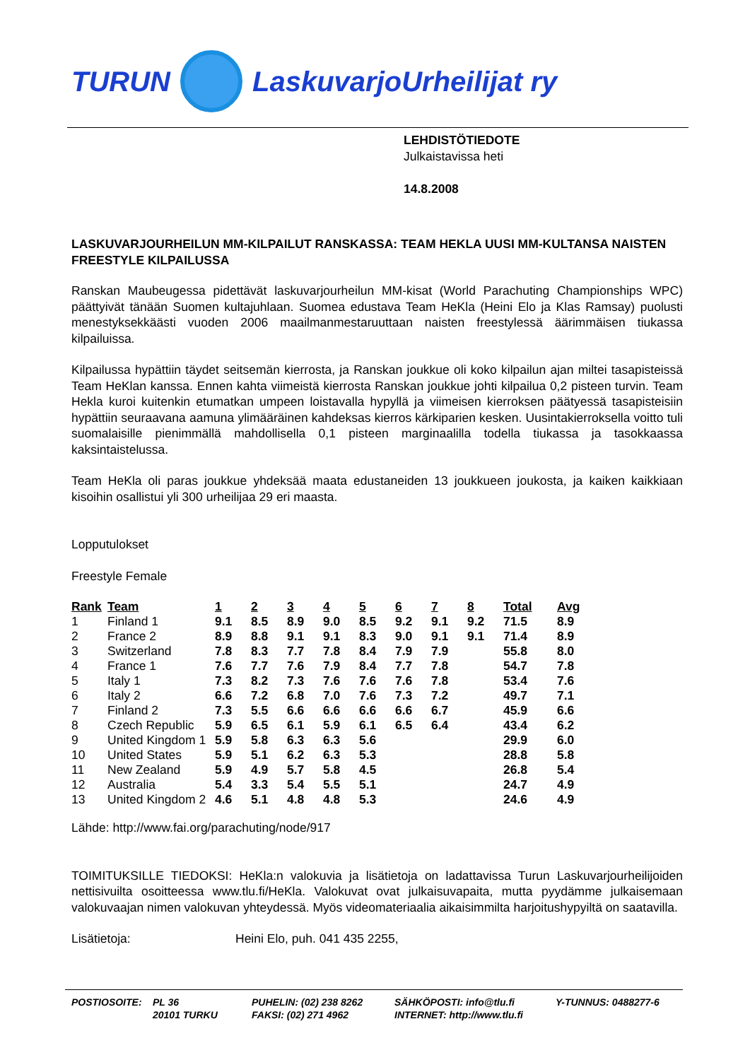TURUN LaskuvarjoUrheilijat ry
LEHDISTÖTIEDOTE
Julkaistavissa heti
14.8.2008
LASKUVARJOURHEILUN MM-KILPAILUT RANSKASSA: TEAM HEKLA UUSI MM-KULTANSA NAISTEN FREESTYLE KILPAILUSSA
Ranskan Maubeugessa pidettävät laskuvarjourheilun MM-kisat (World Parachuting Championships WPC) päättyivät tänään Suomen kultajuhlaan. Suomea edustava Team HeKla (Heini Elo ja Klas Ramsay) puolusti menestyksekkäästi vuoden 2006 maailmanmestaruuttaan naisten freestylessä äärimmäisen tiukassa kilpailuissa.
Kilpailussa hypättiin täydet seitsemän kierrosta, ja Ranskan joukkue oli koko kilpailun ajan miltei tasapisteissä Team HeKlan kanssa. Ennen kahta viimeistä kierrosta Ranskan joukkue johti kilpailua 0,2 pisteen turvin. Team Hekla kuroi kuitenkin etumatkan umpeen loistavalla hypyllä ja viimeisen kierroksen päätyessä tasapisteisiin hypättiin seuraavana aamuna ylimääräinen kahdeksas kierros kärkiparien kesken. Uusintakierroksella voitto tuli suomalaisille pienimmällä mahdollisella 0,1 pisteen marginaalilla todella tiukassa ja tasokkaassa kaksintaistelussa.
Team HeKla oli paras joukkue yhdeksää maata edustaneiden 13 joukkueen joukosta, ja kaiken kaikkiaan kisoihin osallistui yli 300 urheilijaa 29 eri maasta.
Lopputulokset
Freestyle Female
| Rank | Team | 1 | 2 | 3 | 4 | 5 | 6 | 7 | 8 | Total | Avg |
| --- | --- | --- | --- | --- | --- | --- | --- | --- | --- | --- | --- |
| 1 | Finland 1 | 9.1 | 8.5 | 8.9 | 9.0 | 8.5 | 9.2 | 9.1 | 9.2 | 71.5 | 8.9 |
| 2 | France 2 | 8.9 | 8.8 | 9.1 | 9.1 | 8.3 | 9.0 | 9.1 | 9.1 | 71.4 | 8.9 |
| 3 | Switzerland | 7.8 | 8.3 | 7.7 | 7.8 | 8.4 | 7.9 | 7.9 | | 55.8 | 8.0 |
| 4 | France 1 | 7.6 | 7.7 | 7.6 | 7.9 | 8.4 | 7.7 | 7.8 | | 54.7 | 7.8 |
| 5 | Italy 1 | 7.3 | 8.2 | 7.3 | 7.6 | 7.6 | 7.6 | 7.8 | | 53.4 | 7.6 |
| 6 | Italy 2 | 6.6 | 7.2 | 6.8 | 7.0 | 7.6 | 7.3 | 7.2 | | 49.7 | 7.1 |
| 7 | Finland 2 | 7.3 | 5.5 | 6.6 | 6.6 | 6.6 | 6.6 | 6.7 | | 45.9 | 6.6 |
| 8 | Czech Republic | 5.9 | 6.5 | 6.1 | 5.9 | 6.1 | 6.5 | 6.4 | | 43.4 | 6.2 |
| 9 | United Kingdom 1 | 5.9 | 5.8 | 6.3 | 6.3 | 5.6 | | | | 29.9 | 6.0 |
| 10 | United States | 5.9 | 5.1 | 6.2 | 6.3 | 5.3 | | | | 28.8 | 5.8 |
| 11 | New Zealand | 5.9 | 4.9 | 5.7 | 5.8 | 4.5 | | | | 26.8 | 5.4 |
| 12 | Australia | 5.4 | 3.3 | 5.4 | 5.5 | 5.1 | | | | 24.7 | 4.9 |
| 13 | United Kingdom 2 | 4.6 | 5.1 | 4.8 | 4.8 | 5.3 | | | | 24.6 | 4.9 |
Lähde: http://www.fai.org/parachuting/node/917
TOIMITUKSILLE TIEDOKSI: HeKla:n valokuvia ja lisätietoja on ladattavissa Turun Laskuvarjourheilijoiden nettisivuilta osoitteessa www.tlu.fi/HeKla. Valokuvat ovat julkaisuvapaita, mutta pyydämme julkaisemaan valokuvaajan nimen valokuvan yhteydessä. Myös videomateriaalia aikaisimmilta harjoitushypyiltä on saatavilla.
Lisätietoja: Heini Elo, puh. 041 435 2255,
POSTIOSOITE: PL 36
20101 TURKU
PUHELIN: (02) 238 8262
FAKSI: (02) 271 4962
SÄHKÖPOSTI: info@tlu.fi
INTERNET: http://www.tlu.fi
Y-TUNNUS: 0488277-6